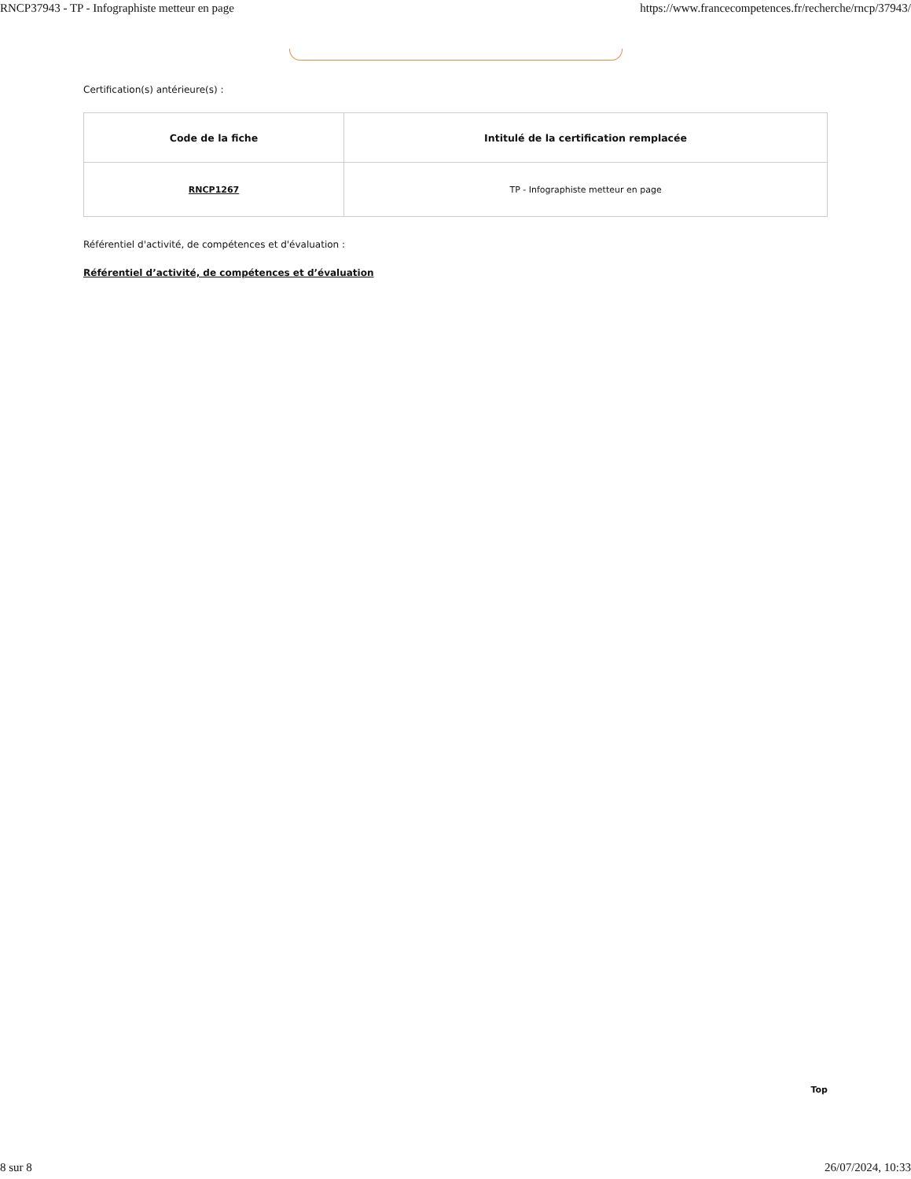RNCP37943 - TP - Infographiste metteur en page https://www.francecompetences.fr/recherche/rncp/37943/
Certification(s) antérieure(s) :
| Code de la fiche | Intitulé de la certification remplacée |
| --- | --- |
| RNCP1267 | TP - Infographiste metteur en page |
Référentiel d'activité, de compétences et d'évaluation :
Référentiel d’activité, de compétences et d’évaluation
Top
8 sur 8 26/07/2024, 10:33